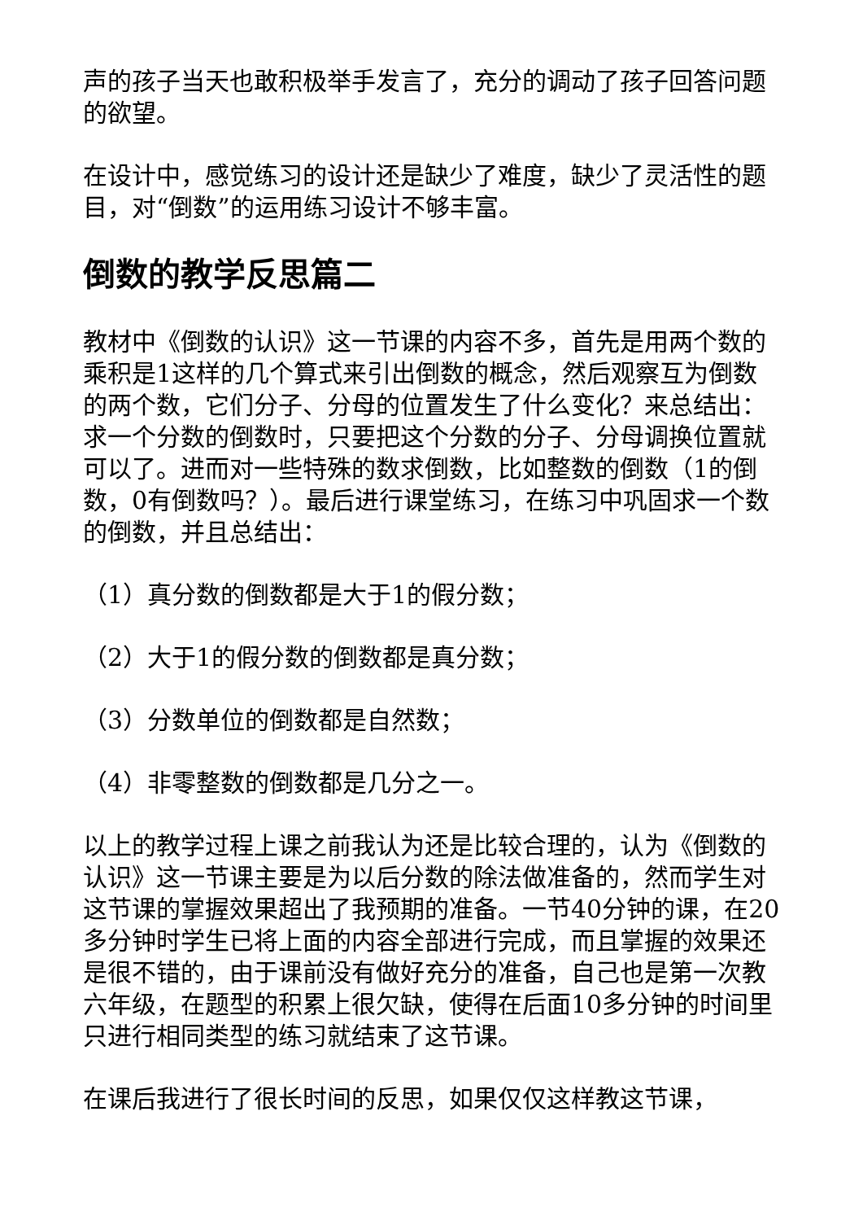声的孩子当天也敢积极举手发言了，充分的调动了孩子回答问题的欲望。
在设计中，感觉练习的设计还是缺少了难度，缺少了灵活性的题目，对“倒数”的运用练习设计不够丰富。
倒数的教学反思篇二
教材中《倒数的认识》这一节课的内容不多，首先是用两个数的乘积是1这样的几个算式来引出倒数的概念，然后观察互为倒数的两个数，它们分子、分母的位置发生了什么变化？来总结出：求一个分数的倒数时，只要把这个分数的分子、分母调换位置就可以了。进而对一些特殊的数求倒数，比如整数的倒数（1的倒数，0有倒数吗？）。最后进行课堂练习，在练习中巩固求一个数的倒数，并且总结出：
（1）真分数的倒数都是大于1的假分数；
（2）大于1的假分数的倒数都是真分数；
（3）分数单位的倒数都是自然数；
（4）非零整数的倒数都是几分之一。
以上的教学过程上课之前我认为还是比较合理的，认为《倒数的认识》这一节课主要是为以后分数的除法做准备的，然而学生对这节课的掌握效果超出了我预期的准备。一节40分钟的课，在20多分钟时学生已将上面的内容全部进行完成，而且掌握的效果还是很不错的，由于课前没有做好充分的准备，自己也是第一次教六年级，在题型的积累上很欠缺，使得在后面10多分钟的时间里只进行相同类型的练习就结束了这节课。
在课后我进行了很长时间的反思，如果仅仅这样教这节课，